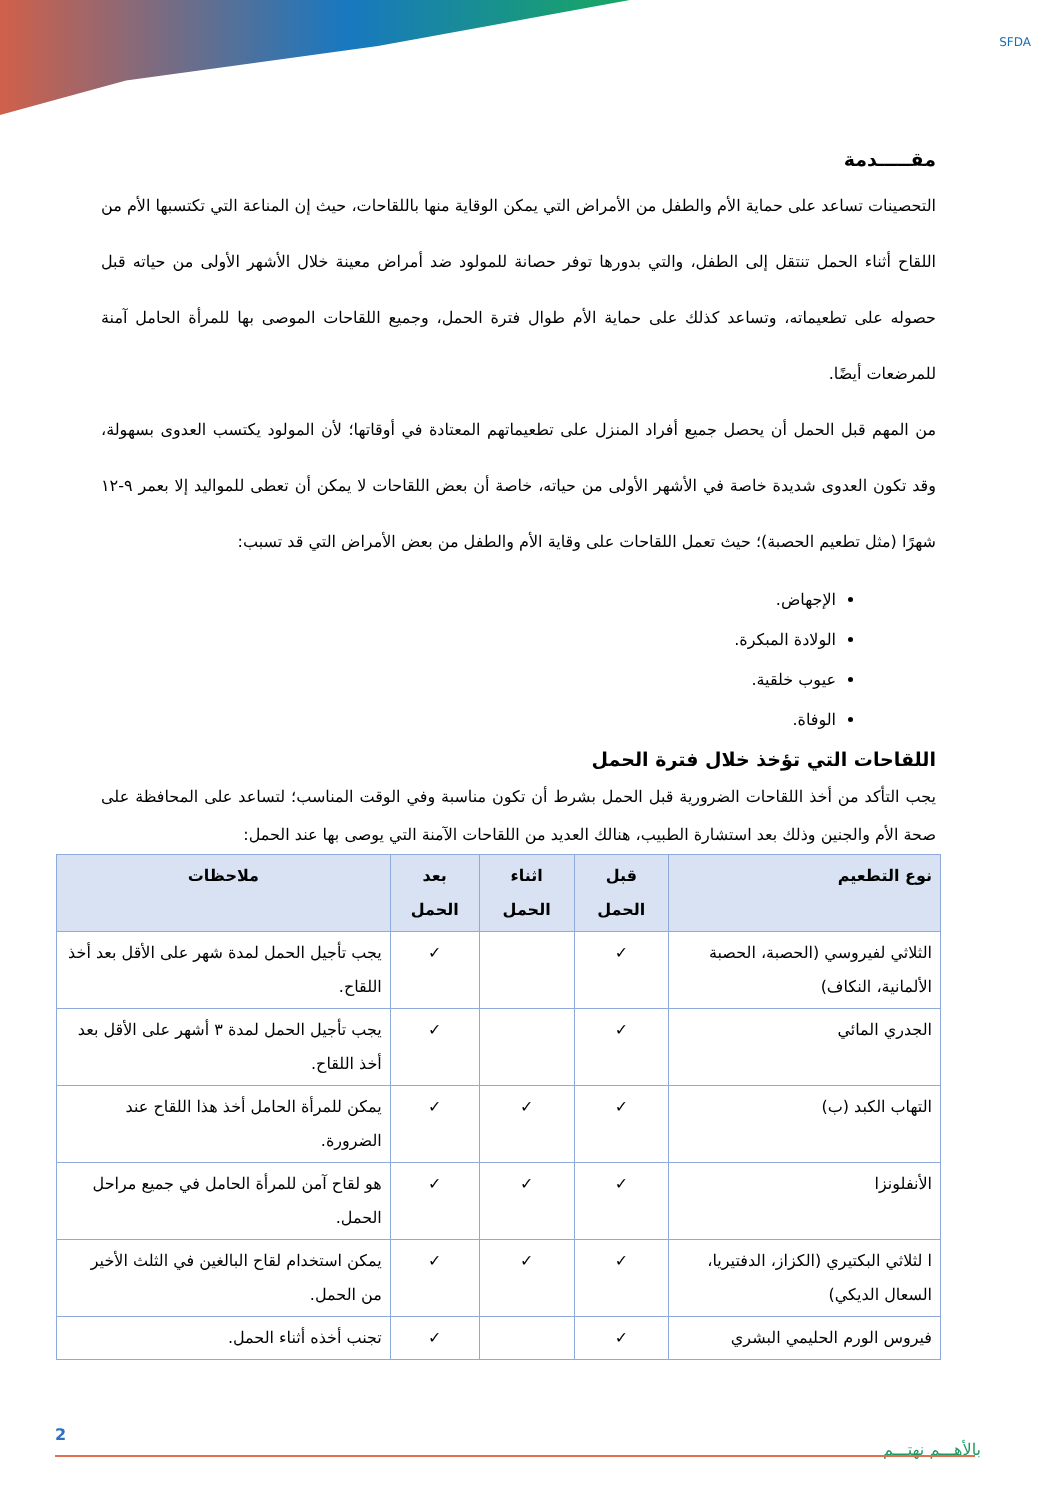SFDA
مقـــــدمة
التحصينات تساعد على حماية الأم والطفل من الأمراض التي يمكن الوقاية منها باللقاحات، حيث إن المناعة التي تكتسبها الأم من اللقاح أثناء الحمل تنتقل إلى الطفل، والتي بدورها توفر حصانة للمولود ضد أمراض معينة خلال الأشهر الأولى من حياته قبل حصوله على تطعيماته، وتساعد كذلك على حماية الأم طوال فترة الحمل، وجميع اللقاحات الموصى بها للمرأة الحامل آمنة للمرضعات أيضًا.
من المهم قبل الحمل أن يحصل جميع أفراد المنزل على تطعيماتهم المعتادة في أوقاتها؛ لأن المولود يكتسب العدوى بسهولة، وقد تكون العدوى شديدة خاصة في الأشهر الأولى من حياته، خاصة أن بعض اللقاحات لا يمكن أن تعطى للمواليد إلا بعمر ٩-١٢ شهرًا (مثل تطعيم الحصبة)؛ حيث تعمل اللقاحات على وقاية الأم والطفل من بعض الأمراض التي قد تسبب:
الإجهاض.
الولادة المبكرة.
عيوب خلقية.
الوفاة.
اللقاحات التي تؤخذ خلال فترة الحمل
يجب التأكد من أخذ اللقاحات الضرورية قبل الحمل بشرط أن تكون مناسبة وفي الوقت المناسب؛ لتساعد على المحافظة على صحة الأم والجنين وذلك بعد استشارة الطبيب، هنالك العديد من اللقاحات الآمنة التي يوصى بها عند الحمل:
| نوع التطعيم | قبل الحمل | اثناء الحمل | بعد الحمل | ملاحظات |
| --- | --- | --- | --- | --- |
| الثلاثي لفيروسي (الحصبة، الحصبة الألمانية، النكاف) | ✓ | | ✓ | يجب تأجيل الحمل لمدة شهر على الأقل بعد أخذ اللقاح. |
| الجدري المائي | ✓ | | ✓ | يجب تأجيل الحمل لمدة ٣ أشهر على الأقل بعد أخذ اللقاح. |
| التهاب الكبد (ب) | ✓ | ✓ | ✓ | يمكن للمرأة الحامل أخذ هذا اللقاح عند الضرورة. |
| الأنفلونزا | ✓ | ✓ | ✓ | هو لقاح آمن للمرأة الحامل في جميع مراحل الحمل. |
| ا لثلاثي البكتيري (الكزاز، الدفتيريا، السعال الديكي) | ✓ | ✓ | ✓ | يمكن استخدام لقاح البالغين في الثلث الأخير من الحمل. |
| فيروس الورم الحليمي البشري | ✓ | | ✓ | تجنب أخذه أثناء الحمل. |
2
بالأهـــم نهتـــم